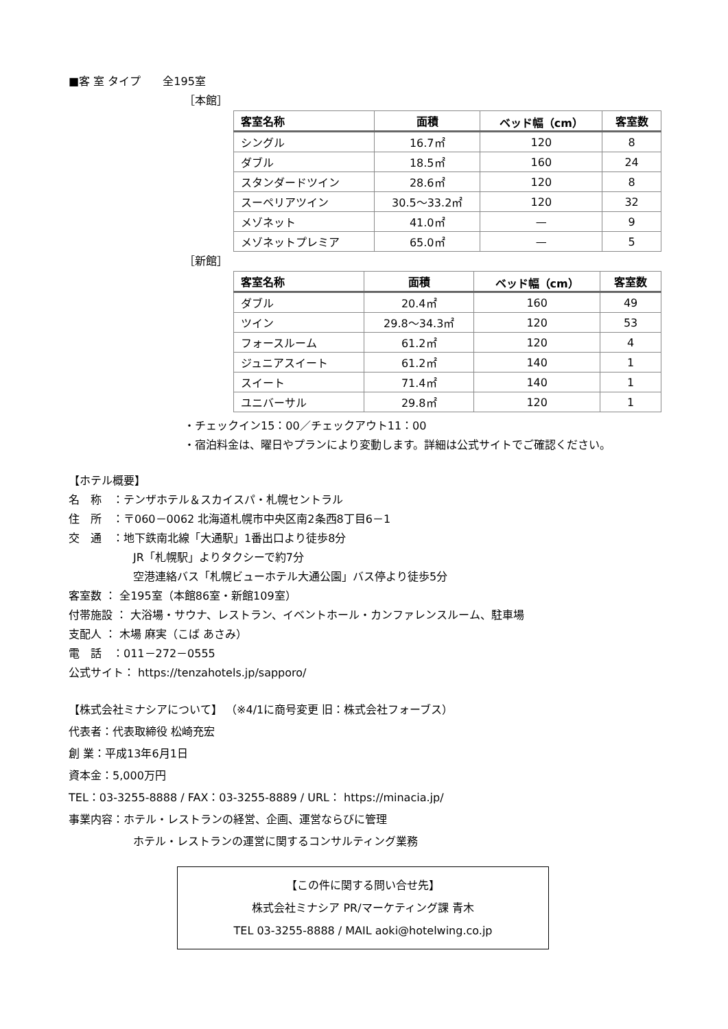■客 室 タイプ　　全195室
［本館］
| 客室名称 | 面積 | ベッド幅（cm） | 客室数 |
| --- | --- | --- | --- |
| シングル | 16.7㎡ | 120 | 8 |
| ダブル | 18.5㎡ | 160 | 24 |
| スタンダードツイン | 28.6㎡ | 120 | 8 |
| スーペリアツイン | 30.5～33.2㎡ | 120 | 32 |
| メゾネット | 41.0㎡ | — | 9 |
| メゾネットプレミア | 65.0㎡ | — | 5 |
［新館］
| 客室名称 | 面積 | ベッド幅（cm） | 客室数 |
| --- | --- | --- | --- |
| ダブル | 20.4㎡ | 160 | 49 |
| ツイン | 29.8～34.3㎡ | 120 | 53 |
| フォースルーム | 61.2㎡ | 120 | 4 |
| ジュニアスイート | 61.2㎡ | 140 | 1 |
| スイート | 71.4㎡ | 140 | 1 |
| ユニバーサル | 29.8㎡ | 120 | 1 |
・チェックイン15：00／チェックアウト11：00
・宿泊料金は、曜日やプランにより変動します。詳細は公式サイトでご確認ください。
【ホテル概要】
名　称　：テンザホテル＆スカイスパ・札幌セントラル
住　所　：〒060－0062 北海道札幌市中央区南2条西8丁目6－1
交　通　：地下鉄南北線「大通駅」1番出口より徒歩8分
JR「札幌駅」よりタクシーで約7分
空港連絡バス「札幌ビューホテル大通公園」バス停より徒歩5分
客室数 ： 全195室（本館86室・新館109室）
付帯施設 ： 大浴場・サウナ、レストラン、イベントホール・カンファレンスルーム、駐車場
支配人 ： 木場 麻実（こば あさみ）
電　話　：011－272－0555
公式サイト： https://tenzahotels.jp/sapporo/
【株式会社ミナシアについて】 （※4/1に商号変更 旧：株式会社フォーブス）
代表者：代表取締役 松崎充宏
創 業：平成13年6月1日
資本金：5,000万円
TEL：03-3255-8888 / FAX：03-3255-8889 / URL： https://minacia.jp/
事業内容：ホテル・レストランの経営、企画、運営ならびに管理
ホテル・レストランの運営に関するコンサルティング業務
【この件に関する問い合せ先】
株式会社ミナシア PR/マーケティング課 青木
TEL 03-3255-8888 / MAIL aoki@hotelwing.co.jp